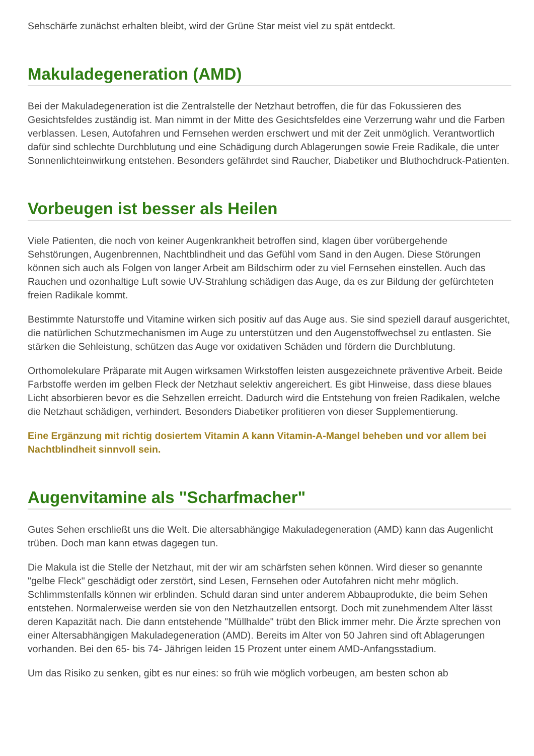Sehschärfe zunächst erhalten bleibt, wird der Grüne Star meist viel zu spät entdeckt.
Makuladegeneration (AMD)
Bei der Makuladegeneration ist die Zentralstelle der Netzhaut betroffen, die für das Fokussieren des Gesichtsfeldes zuständig ist. Man nimmt in der Mitte des Gesichtsfeldes eine Verzerrung wahr und die Farben verblassen. Lesen, Autofahren und Fernsehen werden erschwert und mit der Zeit unmöglich. Verantwortlich dafür sind schlechte Durchblutung und eine Schädigung durch Ablagerungen sowie Freie Radikale, die unter Sonnenlichteinwirkung entstehen. Besonders gefährdet sind Raucher, Diabetiker und Bluthochdruck-Patienten.
Vorbeugen ist besser als Heilen
Viele Patienten, die noch von keiner Augenkrankheit betroffen sind, klagen über vorübergehende Sehstörungen, Augenbrennen, Nachtblindheit und das Gefühl vom Sand in den Augen. Diese Störungen können sich auch als Folgen von langer Arbeit am Bildschirm oder zu viel Fernsehen einstellen. Auch das Rauchen und ozonhaltige Luft sowie UV-Strahlung schädigen das Auge, da es zur Bildung der gefürchteten freien Radikale kommt.
Bestimmte Naturstoffe und Vitamine wirken sich positiv auf das Auge aus. Sie sind speziell darauf ausgerichtet, die natürlichen Schutzmechanismen im Auge zu unterstützen und den Augenstoffwechsel zu entlasten. Sie stärken die Sehleistung, schützen das Auge vor oxidativen Schäden und fördern die Durchblutung.
Orthomolekulare Präparate mit Augen wirksamen Wirkstoffen leisten ausgezeichnete präventive Arbeit. Beide Farbstoffe werden im gelben Fleck der Netzhaut selektiv angereichert. Es gibt Hinweise, dass diese blaues Licht absorbieren bevor es die Sehzellen erreicht. Dadurch wird die Entstehung von freien Radikalen, welche die Netzhaut schädigen, verhindert. Besonders Diabetiker profitieren von dieser Supplementierung.
Eine Ergänzung mit richtig dosiertem Vitamin A kann Vitamin-A-Mangel beheben und vor allem bei Nachtblindheit sinnvoll sein.
Augenvitamine als "Scharfmacher"
Gutes Sehen erschließt uns die Welt. Die altersabhängige Makuladegeneration (AMD) kann das Augenlicht trüben. Doch man kann etwas dagegen tun.
Die Makula ist die Stelle der Netzhaut, mit der wir am schärfsten sehen können. Wird dieser so genannte "gelbe Fleck" geschädigt oder zerstört, sind Lesen, Fernsehen oder Autofahren nicht mehr möglich. Schlimmstenfalls können wir erblinden. Schuld daran sind unter anderem Abbauprodukte, die beim Sehen entstehen. Normalerweise werden sie von den Netzhautzellen entsorgt. Doch mit zunehmendem Alter lässt deren Kapazität nach. Die dann entstehende "Müllhalde" trübt den Blick immer mehr. Die Ärzte sprechen von einer Altersabhängigen Makuladegeneration (AMD). Bereits im Alter von 50 Jahren sind oft Ablagerungen vorhanden. Bei den 65- bis 74- Jährigen leiden 15 Prozent unter einem AMD-Anfangsstadium.
Um das Risiko zu senken, gibt es nur eines: so früh wie möglich vorbeugen, am besten schon ab